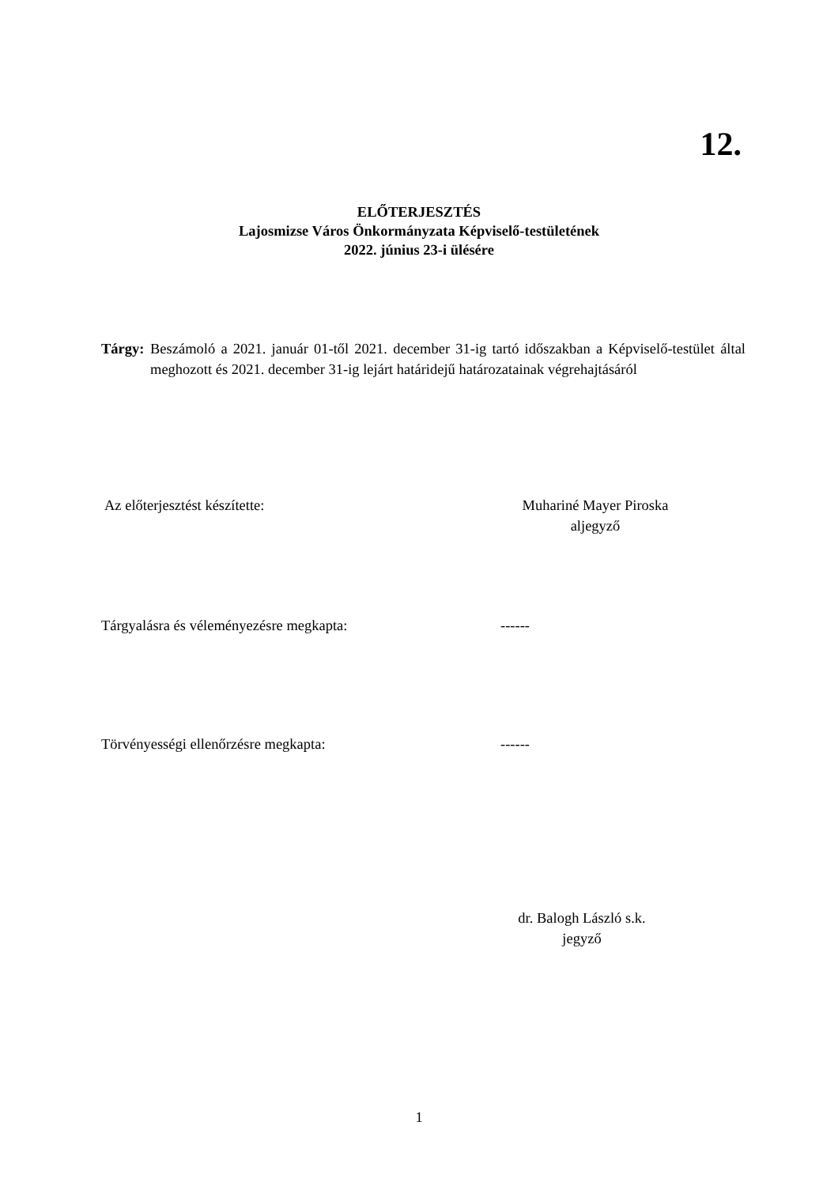12.
ELŐTERJESZTÉS
Lajosmizse Város Önkormányzata Képviselő-testületének
2022. június 23-i ülésére
Tárgy: Beszámoló a 2021. január 01-től 2021. december 31-ig tartó időszakban a Képviselő-testület által meghozott és 2021. december 31-ig lejárt határidejű határozatainak végrehajtásáról
Az előterjesztést készítette:
Muhariné Mayer Piroska
aljegyző
Tárgyalásra és véleményezésre megkapta: ------
Törvényességi ellenőrzésre megkapta: ------
dr. Balogh László s.k.
jegyző
1